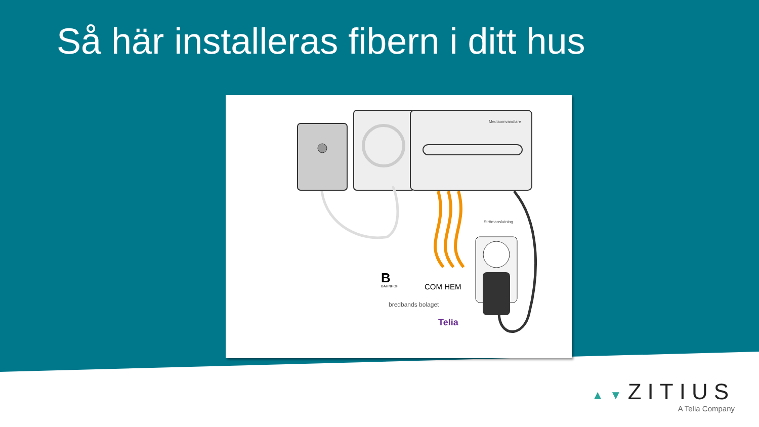Så här installeras fibern i ditt hus
Mediaomvandlare
Strömanslutning
B
BAHNHOF
COM HEM
bredbands bolaget
Telia
▲▼ZITIUS
A Telia Company